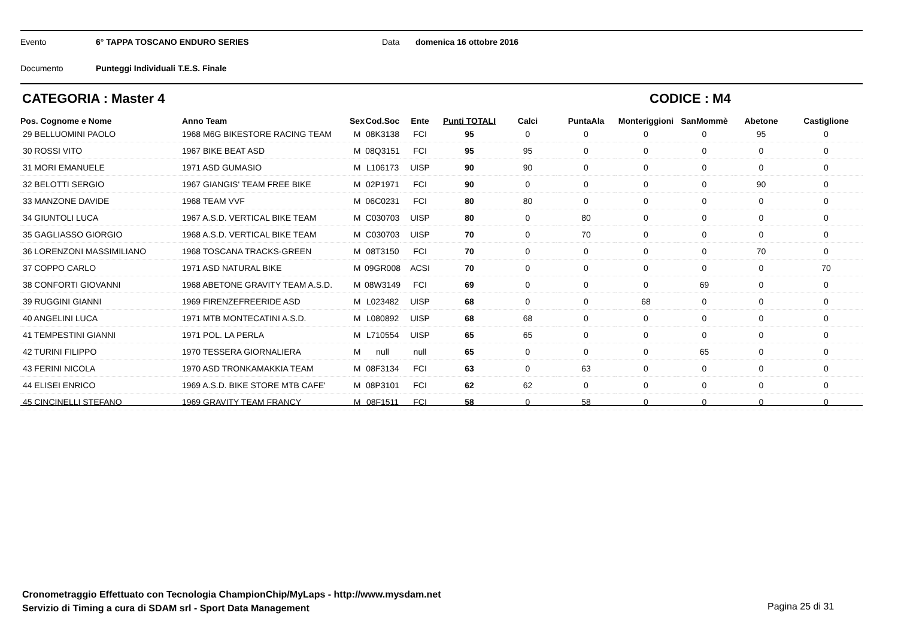Evento 6° TAPPA TOSCANO ENDURO SERIES Data domenica 16 ottobre 2016
Documento Punteggi Individuali T.E.S. Finale
CATEGORIA : Master 4 CODICE : M4
| Pos. Cognome e Nome | Anno Team | Sex | Cod.Soc | Ente | Punti TOTALI | Calci | PuntaAla | Monteriggioni | SanMommè | Abetone | Castiglione |
| --- | --- | --- | --- | --- | --- | --- | --- | --- | --- | --- | --- |
| 29 BELLUOMINI PAOLO | 1968 M6G BIKESTORE RACING TEAM | M | 08K3138 | FCI | 95 | 0 | 0 | 0 | 0 | 95 | 0 |
| 30 ROSSI VITO | 1967 BIKE BEAT ASD | M | 08Q3151 | FCI | 95 | 95 | 0 | 0 | 0 | 0 | 0 |
| 31 MORI EMANUELE | 1971 ASD GUMASIO | M | L106173 | UISP | 90 | 90 | 0 | 0 | 0 | 0 | 0 |
| 32 BELOTTI SERGIO | 1967 GIANGIS' TEAM FREE BIKE | M | 02P1971 | FCI | 90 | 0 | 0 | 0 | 0 | 90 | 0 |
| 33 MANZONE DAVIDE | 1968 TEAM VVF | M | 06C0231 | FCI | 80 | 80 | 0 | 0 | 0 | 0 | 0 |
| 34 GIUNTOLI LUCA | 1967 A.S.D. VERTICAL BIKE TEAM | M | C030703 | UISP | 80 | 0 | 80 | 0 | 0 | 0 | 0 |
| 35 GAGLIASSO GIORGIO | 1968 A.S.D. VERTICAL BIKE TEAM | M | C030703 | UISP | 70 | 0 | 70 | 0 | 0 | 0 | 0 |
| 36 LORENZONI MASSIMILIANO | 1968 TOSCANA TRACKS-GREEN | M | 08T3150 | FCI | 70 | 0 | 0 | 0 | 0 | 70 | 0 |
| 37 COPPO CARLO | 1971 ASD NATURAL BIKE | M | 09GR008 | ACSI | 70 | 0 | 0 | 0 | 0 | 0 | 70 |
| 38 CONFORTI GIOVANNI | 1968 ABETONE GRAVITY TEAM A.S.D. | M | 08W3149 | FCI | 69 | 0 | 0 | 0 | 69 | 0 | 0 |
| 39 RUGGINI GIANNI | 1969 FIRENZEFREERIDE ASD | M | L023482 | UISP | 68 | 0 | 0 | 68 | 0 | 0 | 0 |
| 40 ANGELINI LUCA | 1971 MTB MONTECATINI A.S.D. | M | L080892 | UISP | 68 | 68 | 0 | 0 | 0 | 0 | 0 |
| 41 TEMPESTINI GIANNI | 1971 POL. LA PERLA | M | L710554 | UISP | 65 | 65 | 0 | 0 | 0 | 0 | 0 |
| 42 TURINI FILIPPO | 1970 TESSERA GIORNALIERA | M | null | null | 65 | 0 | 0 | 0 | 65 | 0 | 0 |
| 43 FERINI NICOLA | 1970 ASD TRONKAMAKKIA TEAM | M | 08F3134 | FCI | 63 | 0 | 63 | 0 | 0 | 0 | 0 |
| 44 ELISEI ENRICO | 1969 A.S.D. BIKE STORE MTB CAFE' | M | 08P3101 | FCI | 62 | 62 | 0 | 0 | 0 | 0 | 0 |
| 45 CINCINELLI STEFANO | 1969 GRAVITY TEAM FRANCY | M | 08F1511 | FCI | 58 | 0 | 58 | 0 | 0 | 0 | 0 |
Cronometraggio Effettuato con Tecnologia ChampionChip/MyLaps - http://www.mysdam.net
Servizio di Timing a cura di SDAM srl - Sport Data Management
Pagina 25 di 31